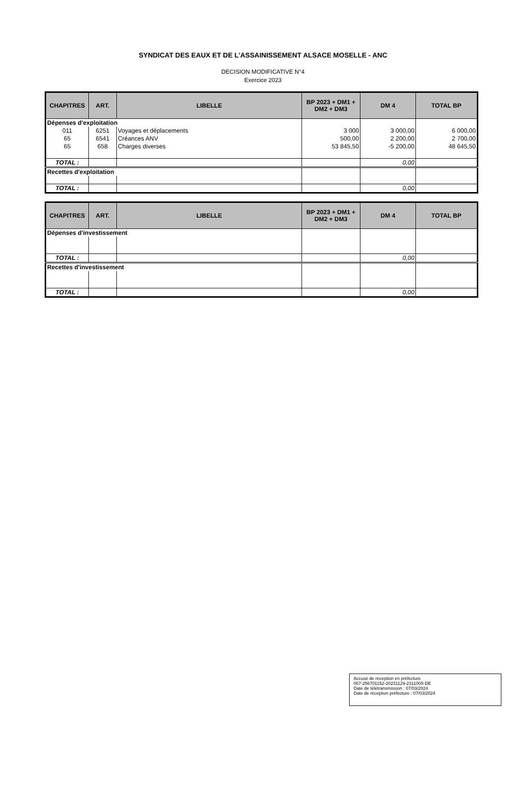SYNDICAT DES EAUX ET DE L'ASSAINISSEMENT ALSACE MOSELLE - ANC
DECISION MODIFICATIVE N°4
Exercice 2023
| CHAPITRES | ART. | LIBELLE | BP 2023 + DM1 + DM2 + DM3 | DM 4 | TOTAL BP |
| --- | --- | --- | --- | --- | --- |
| Dépenses d'exploitation | | | | | |
| 011 | 6251 | Voyages et déplacements | 3 000 | 3 000,00 | 6 000,00 |
| 65 | 6541 | Créances ANV | 500,00 | 2 200,00 | 2 700,00 |
| 65 | 658 | Charges diverses | 53 845,50 | -5 200,00 | 48 645,50 |
| TOTAL : | | | | 0,00 | |
| Recettes d'exploitation | | | | | |
| TOTAL : | | | | 0,00 | |
| CHAPITRES | ART. | LIBELLE | BP 2023 + DM1 + DM2 + DM3 | DM 4 | TOTAL BP |
| --- | --- | --- | --- | --- | --- |
| Dépenses d'investissement | | | | | |
| TOTAL : | | | | 0,00 | |
| Recettes d'investissement | | | | | |
| TOTAL : | | | | 0,00 | |
Accusé de réception en préfecture
067-256701152-20231129-2311005-DE
Date de télétransmission : 07/03/2024
Date de réception préfecture : 07/03/2024